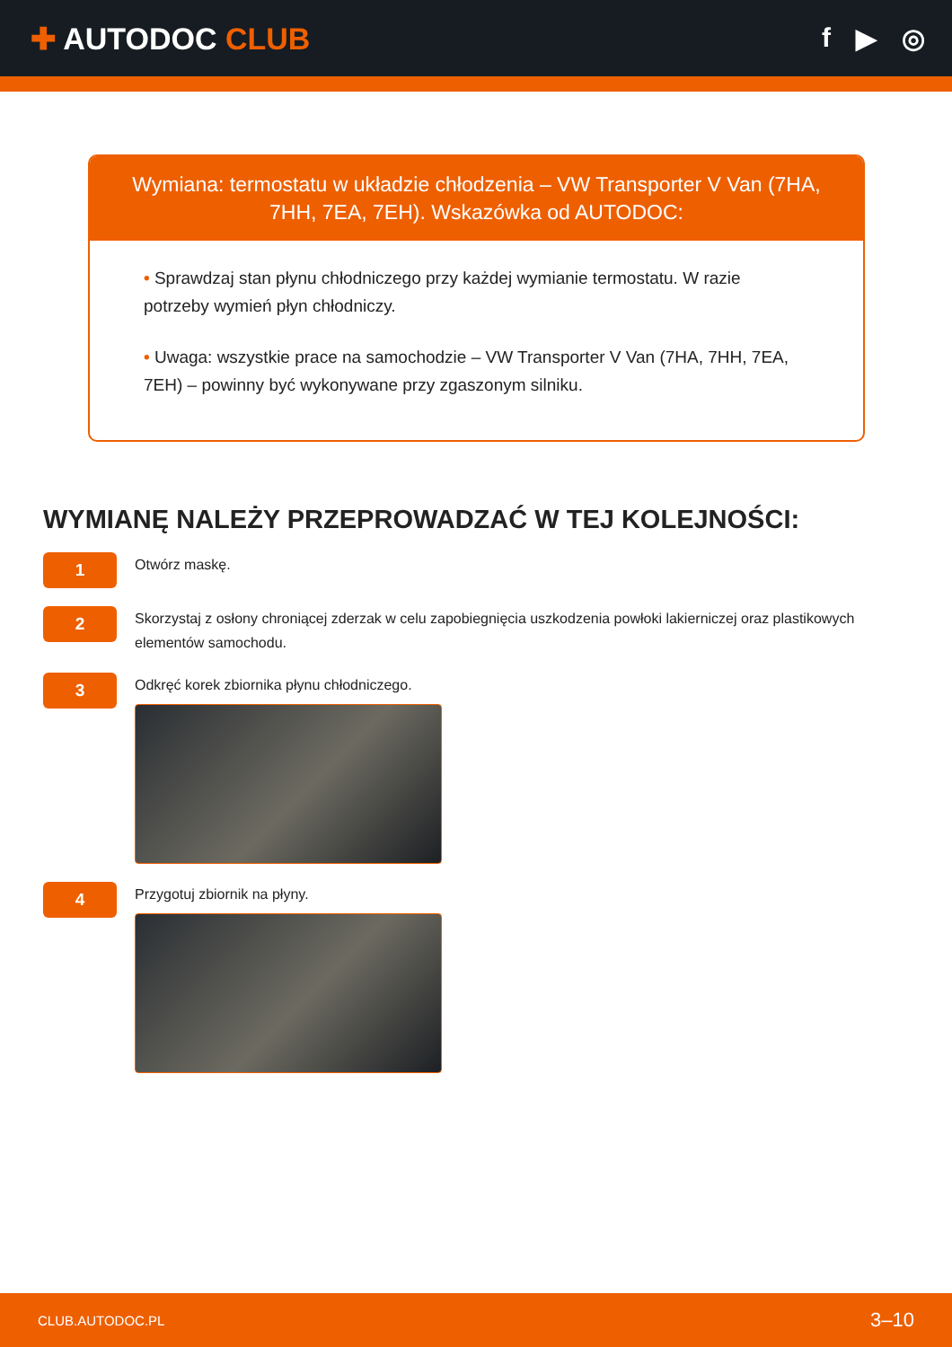✚ AUTODOC CLUB f ▶ ◎
Wymiana: termostatu w układzie chłodzenia – VW Transporter V Van (7HA, 7HH, 7EA, 7EH). Wskazówka od AUTODOC:
• Sprawdzaj stan płynu chłodniczego przy każdej wymianie termostatu. W razie potrzeby wymień płyn chłodniczy.
• Uwaga: wszystkie prace na samochodzie – VW Transporter V Van (7HA, 7HH, 7EA, 7EH) – powinny być wykonywane przy zgaszonym silniku.
WYMIANĘ NALEŻY PRZEPROWADZAĆ W TEJ KOLEJNOŚCI:
1
Otwórz maskę.
2
Skorzystaj z osłony chroniącej zderzak w celu zapobiegnięcia uszkodzenia powłoki lakierniczej oraz plastikowych elementów samochodu.
3
Odkręć korek zbiornika płynu chłodniczego.
4
Przygotuj zbiornik na płyny.
CLUB.AUTODOC.PL 3–10